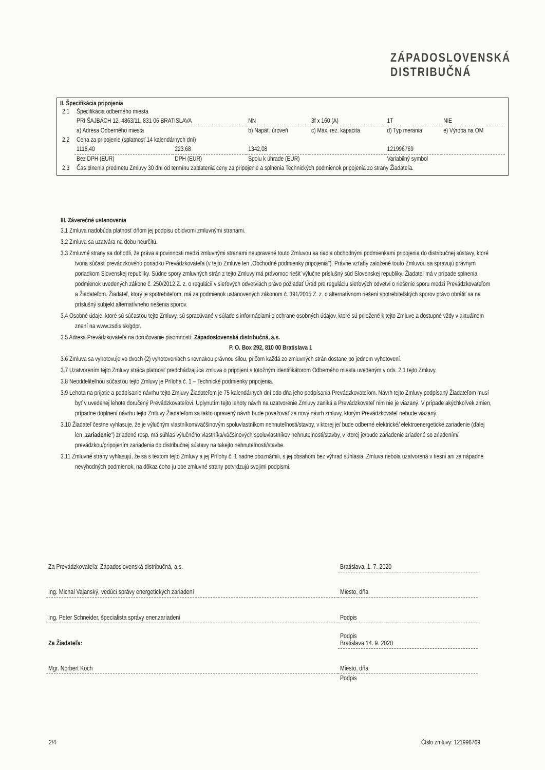ZÁPADOSLOVENSKÁ
DISTRIBUČNÁ
II. Špecifikácia pripojenia
| 2.1 | Špecifikácia odberného miesta | | | | | |
| | PRI ŠAJBÁCH 12, 4863/11, 831 06 BRATISLAVA | | NN | 3f x 160 (A) | 1T | NIE |
| | a) Adresa Odberného miesta | | b) Napäť. úroveň | c) Max. rez. kapacita | d) Typ merania | e) Výroba na OM |
| 2.2 | Cena za pripojenie (splatnosť 14 kalendárnych dní) | | | | | |
| | 1118,40 | 223,68 | 1342,08 | | 121996769 | |
| | Bez DPH (EUR) | DPH (EUR) | Spolu k úhrade (EUR) | | Variabilný symbol | |
| 2.3 | Čas plnenia predmetu Zmluvy 30 dní od termínu zaplatenia ceny za pripojenie a splnenia Technických podmienok pripojenia zo strany Žiadateľa. | | | | | |
III. Záverečné ustanovenia
3.1 Zmluva nadobúda platnosť dňom jej podpisu obidvomi zmluvnými stranami.
3.2 Zmluva sa uzatvára na dobu neurčitú.
3.3 Zmluvné strany sa dohodli, že práva a povinnosti medzi zmluvnými stranami neupravené touto Zmluvou sa riadia obchodnými podmienkami pripojenia do distribučnej sústavy, ktoré tvoria súčasť prevádzkového poriadku Prevádzkovateľa (v tejto Zmluve len „Obchodné podmienky pripojenia"). Právne vzťahy založené touto Zmluvou sa spravujú právnym poriadkom Slovenskej republiky. Súdne spory zmluvných strán z tejto Zmluvy má právomoc riešiť výlučne príslušný súd Slovenskej republiky. Žiadateľ má v prípade splnenia podmienok uvedených zákone č. 250/2012 Z. z. o regulácii v sieťových odvetviach právo požiadať Úrad pre reguláciu sieťových odvetví o riešenie sporu medzi Prevádzkovateľom a Žiadateľom. Žiadateľ, ktorý je spotrebiteľom, má za podmienok ustanovených zákonom č. 391/2015 Z. z. o alternatívnom riešení spotrebiteľských sporov právo obrátiť sa na príslušný subjekt alternatívneho riešenia sporov.
3.4 Osobné údaje, ktoré sú súčasťou tejto Zmluvy, sú spracúvané v súlade s informáciami o ochrane osobných údajov, ktoré sú priložené k tejto Zmluve a dostupné vždy v aktuálnom znení na www.zsdis.sk/gdpr.
3.5 Adresa Prevádzkovateľa na doručovanie písomností: Západoslovenská distribučná, a.s.
P. O. Box 292, 810 00 Bratislava 1
3.6 Zmluva sa vyhotovuje vo dvoch (2) vyhotoveniach s rovnakou právnou silou, pričom každá zo zmluvných strán dostane po jednom vyhotovení.
3.7 Uzatvorením tejto Zmluvy stráca platnosť predchádzajúca zmluva o pripojení s totožným identifikátorom Odberného miesta uvedeným v ods. 2.1 tejto Zmluvy.
3.8 Neoddeliteľnou súčasťou tejto Zmluvy je Príloha č. 1 – Technické podmienky pripojenia.
3.9 Lehota na prijatie a podpísanie návrhu tejto Zmluvy Žiadateľom je 75 kalendárnych dní odo dňa jeho podpísania Prevádzkovateľom. Návrh tejto Zmluvy podpísaný Žiadateľom musí byť v uvedenej lehote doručený Prevádzkovateľovi. Uplynutím tejto lehoty návrh na uzatvorenie Zmluvy zaniká a Prevádzkovateľ ním nie je viazaný. V prípade akýchkoľvek zmien, prípadne doplnení návrhu tejto Zmluvy Žiadateľom sa takto upravený návrh bude považovať za nový návrh zmluvy, ktorým Prevádzkovateľ nebude viazaný.
3.10 Žiadateľ čestne vyhlasuje, že je výlučným vlastníkom/väčšinovým spoluvlastníkom nehnuteľnosti/stavby, v ktorej je/ bude odberné elektrické/ elektroenergetické zariadenie (ďalej len „zariadenie") zriadené resp. má súhlas výlučného vlastníka/väčšinových spoluvlastníkov nehnuteľnosti/stavby, v ktorej je/bude zariadenie zriadené so zriadením/ prevádzkou/pripojením zariadenia do distribučnej sústavy na takejto nehnuteľnosti/stavbe.
3.11 Zmluvné strany vyhlasujú, že sa s textom tejto Zmluvy a jej Prílohy č. 1 riadne oboznámili, s jej obsahom bez výhrad súhlasia, Zmluva nebola uzatvorená v tiesni ani za nápadne nevýhodných podmienok, na dôkaz čoho ju obe zmluvné strany potvrdzujú svojimi podpismi.
| Za Prevádzkovateľa: Západoslovenská distribučná, a.s. | Bratislava, 1. 7. 2020 |
| Ing. Michal Vajanský, vedúci správy energetických zariadení | Miesto, dňa |
| Ing. Peter Schneider, špecialista správy ener.zariadení | Podpis |
| Za Žiadateľa: | Podpis Bratislava 14. 9. 2020 |
| Mgr. Norbert Koch | Miesto, dňa |
| | Podpis |
2/4 Číslo zmluvy: 121996769